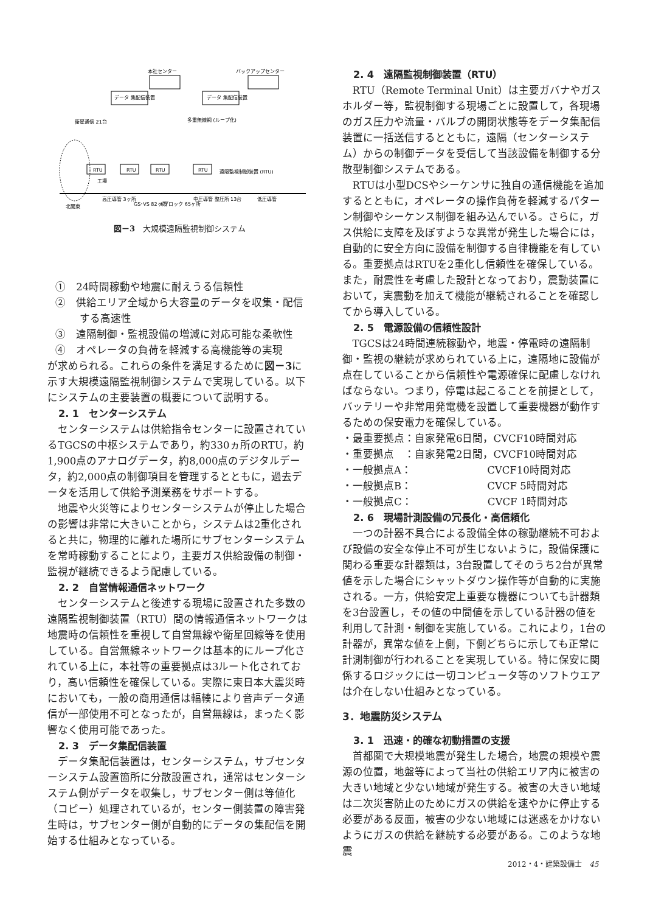本社センター
バックアップセンター
データ 集配信装置
データ 集配信装置
衛星通信 21台
多重無線網 (ループ化)
遠隔監視制御装置 (RTU)
高圧導管 3ヶ所
GS･VS 82ヶ所
Kブロック 65ヶ所
中圧導管 整圧所 13台
低圧導管
北関東
RTU
RTU
RTU
RTU
工場
図－3　大規模遠隔監視制御システム
①　24時間稼動や地震に耐えうる信頼性
②　供給エリア全域から大容量のデータを収集・配信する高速性
③　遠隔制御・監視設備の増減に対応可能な柔軟性
④　オペレータの負荷を軽減する高機能等の実現
が求められる。これらの条件を満足するために図－3に示す大規模遠隔監視制御システムで実現している。以下にシステムの主要装置の概要について説明する。
2. 1　センターシステム
センターシステムは供給指令センターに設置されているTGCSの中枢システムであり，約330ヵ所のRTU，約1,900点のアナログデータ，約8,000点のデジタルデータ，約2,000点の制御項目を管理するとともに，過去データを活用して供給予測業務をサポートする。
地震や火災等によりセンターシステムが停止した場合の影響は非常に大きいことから，システムは2重化されると共に，物理的に離れた場所にサブセンターシステムを常時稼動することにより，主要ガス供給設備の制御・監視が継続できるよう配慮している。
2. 2　自営情報通信ネットワーク
センターシステムと後述する現場に設置された多数の遠隔監視制御装置（RTU）間の情報通信ネットワークは地震時の信頼性を重視して自営無線や衛星回線等を使用している。自営無線ネットワークは基本的にループ化されている上に，本社等の重要拠点は3ルート化されており，高い信頼性を確保している。実際に東日本大震災時においても，一般の商用通信は輻輳により音声データ通信が一部使用不可となったが，自営無線は，まったく影響なく使用可能であった。
2. 3　データ集配信装置
データ集配信装置は，センターシステム，サブセンターシステム設置箇所に分散設置され，通常はセンターシステム側がデータを収集し，サブセンター側は等値化（コピー）処理されているが，センター側装置の障害発生時は，サブセンター側が自動的にデータの集配信を開始する仕組みとなっている。
2. 4　遠隔監視制御装置（RTU）
RTU（Remote Terminal Unit）は主要ガバナやガスホルダー等，監視制御する現場ごとに設置して，各現場のガス圧力や流量・バルブの開閉状態等をデータ集配信装置に一括送信するとともに，遠隔（センターシステム）からの制御データを受信して当該設備を制御する分散型制御システムである。
RTUは小型DCSやシーケンサに独自の通信機能を追加するとともに，オペレータの操作負荷を軽減するパターン制御やシーケンス制御を組み込んでいる。さらに，ガス供給に支障を及ぼすような異常が発生した場合には，自動的に安全方向に設備を制御する自律機能を有している。重要拠点はRTUを2重化し信頼性を確保している。また，耐震性を考慮した設計となっており，震動装置において，実震動を加えて機能が継続されることを確認してから導入している。
2. 5　電源設備の信頼性設計
TGCSは24時間連続稼動や，地震・停電時の遠隔制御・監視の継続が求められている上に，遠隔地に設備が点在していることから信頼性や電源確保に配慮しなければならない。つまり，停電は起こることを前提として，バッテリーや非常用発電機を設置して重要機器が動作するための保安電力を確保している。
・最重要拠点：自家発電6日間，CVCF10時間対応
・重要拠点　：自家発電2日間，CVCF10時間対応
・一般拠点A：　　　　　　　 CVCF10時間対応
・一般拠点B：　　　　　　　 CVCF 5時間対応
・一般拠点C：　　　　　　　 CVCF 1時間対応
2. 6　現場計測設備の冗長化・高信頼化
一つの計器不具合による設備全体の稼動継続不可および設備の安全な停止不可が生じないように，設備保護に関わる重要な計器類は，3台設置してそのうち2台が異常値を示した場合にシャットダウン操作等が自動的に実施される。一方，供給安定上重要な機器についても計器類を3台設置し，その値の中間値を示している計器の値を利用して計測・制御を実施している。これにより，1台の計器が，異常な値を上側，下側どちらに示しても正常に計測制御が行われることを実現している。特に保安に関係するロジックには一切コンピュータ等のソフトウエアは介在しない仕組みとなっている。
3．地震防災システム
3. 1　迅速・的確な初動措置の支援
首都圏で大規模地震が発生した場合，地震の規模や震源の位置，地盤等によって当社の供給エリア内に被害の大きい地域と少ない地域が発生する。被害の大きい地域は二次災害防止のためにガスの供給を速やかに停止する必要がある反面，被害の少ない地域には迷惑をかけないようにガスの供給を継続する必要がある。このような地震
2012・4・建築設備士　45